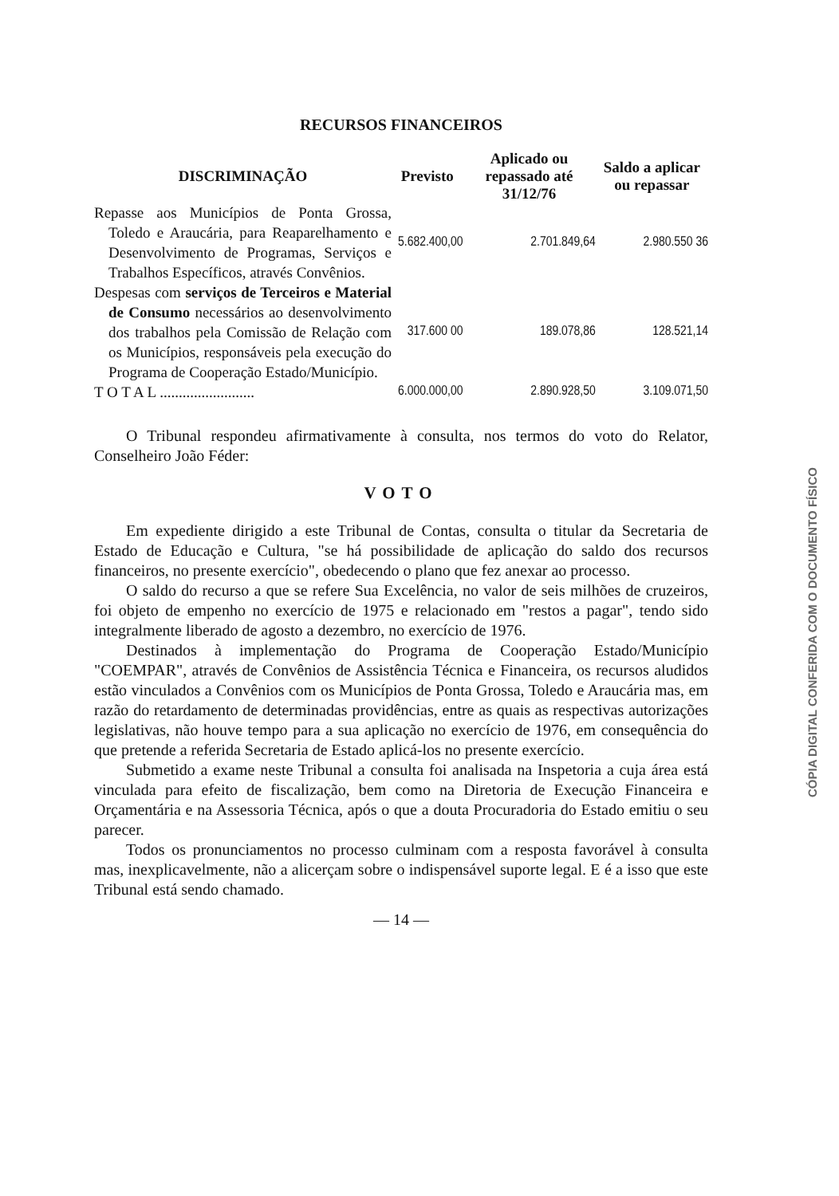RECURSOS FINANCEIROS
| DISCRIMINAÇÃO | Previsto | Aplicado ou repassado até 31/12/76 | Saldo a aplicar ou repassar |
| --- | --- | --- | --- |
| Repasse aos Municípios de Ponta Grossa, Toledo e Araucária, para Reaparelhamento e Desenvolvimento de Programas, Serviços e Trabalhos Específicos, através Convênios. | 5.682.400,00 | 2.701.849,64 | 2.980.550 36 |
| Despesas com serviços de Terceiros e Material de Consumo necessários ao desenvolvimento dos trabalhos pela Comissão de Relação com os Municípios, responsáveis pela execução do Programa de Cooperação Estado/Município. | 317.600 00 | 189.078,86 | 128.521,14 |
| T O T A L ......................... | 6.000.000,00 | 2.890.928,50 | 3.109.071,50 |
O Tribunal respondeu afirmativamente à consulta, nos termos do voto do Relator, Conselheiro João Féder:
VOTO
Em expediente dirigido a este Tribunal de Contas, consulta o titular da Secretaria de Estado de Educação e Cultura, "se há possibilidade de aplicação do saldo dos recursos financeiros, no presente exercício", obedecendo o plano que fez anexar ao processo.
O saldo do recurso a que se refere Sua Excelência, no valor de seis milhões de cruzeiros, foi objeto de empenho no exercício de 1975 e relacionado em "restos a pagar", tendo sido integralmente liberado de agosto a dezembro, no exercício de 1976.
Destinados à implementação do Programa de Cooperação Estado/Município "COEMPAR", através de Convênios de Assistência Técnica e Financeira, os recursos aludidos estão vinculados a Convênios com os Municípios de Ponta Grossa, Toledo e Araucária mas, em razão do retardamento de determinadas providências, entre as quais as respectivas autorizações legislativas, não houve tempo para a sua aplicação no exercício de 1976, em consequência do que pretende a referida Secretaria de Estado aplicá-los no presente exercício.
Submetido a exame neste Tribunal a consulta foi analisada na Inspetoria a cuja área está vinculada para efeito de fiscalização, bem como na Diretoria de Execução Financeira e Orçamentária e na Assessoria Técnica, após o que a douta Procuradoria do Estado emitiu o seu parecer.
Todos os pronunciamentos no processo culminam com a resposta favorável à consulta mas, inexplicavelmente, não a alicerçam sobre o indispensável suporte legal. E é a isso que este Tribunal está sendo chamado.
— 14 —
CÓPIA DIGITAL CONFERIDA COM O DOCUMENTO FÍSICO